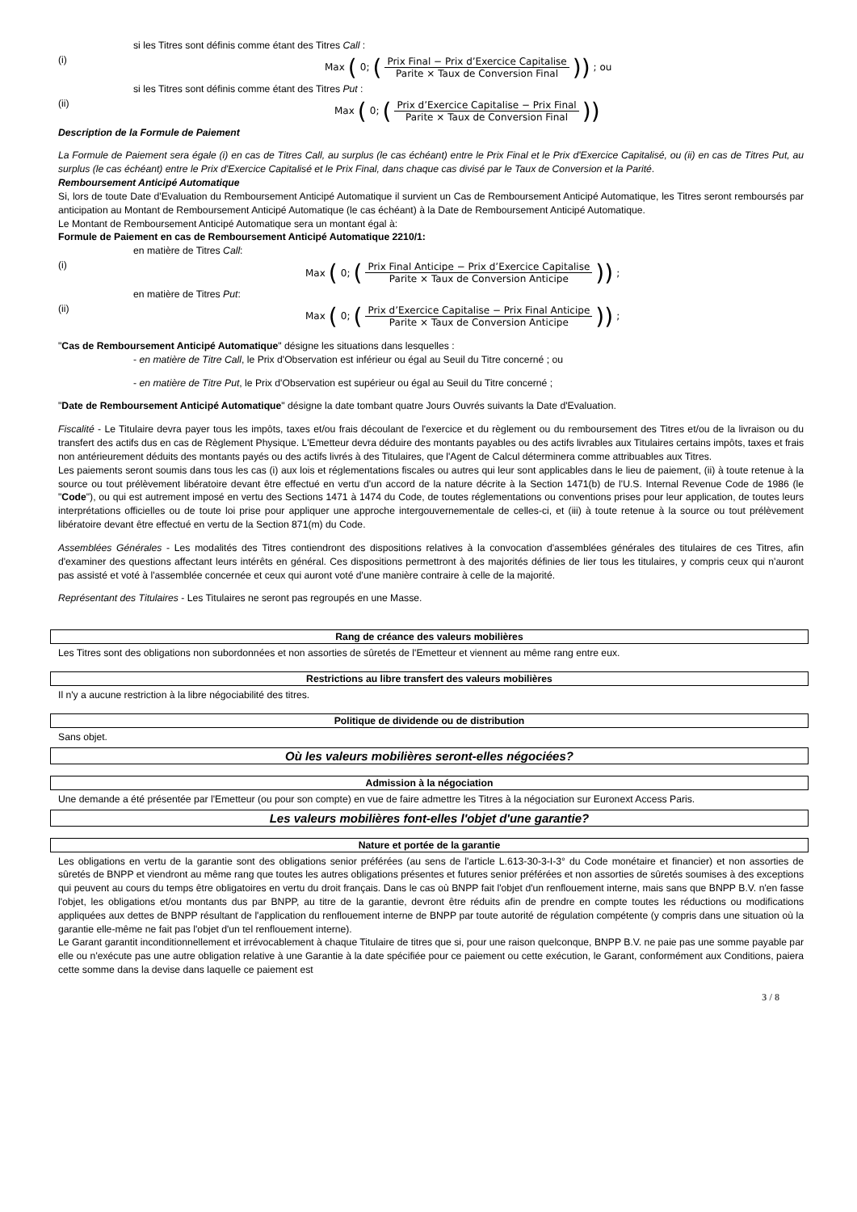si les Titres sont définis comme étant des Titres Call :
(i)
Max (0; (Prix Final − Prix d’Exercice Capitalise Parite × Taux de Conversion Final)); ou
si les Titres sont définis comme étant des Titres Put :
(ii)
Max (0; (Prix d’Exercice Capitalise − Prix Final Parite × Taux de Conversion Final))
Description de la Formule de Paiement
La Formule de Paiement sera égale (i) en cas de Titres Call, au surplus (le cas échéant) entre le Prix Final et le Prix d'Exercice Capitalisé, ou (ii) en cas de Titres Put, au surplus (le cas échéant) entre le Prix d'Exercice Capitalisé et le Prix Final, dans chaque cas divisé par le Taux de Conversion et la Parité.
Remboursement Anticipé Automatique
Si, lors de toute Date d'Evaluation du Remboursement Anticipé Automatique il survient un Cas de Remboursement Anticipé Automatique, les Titres seront remboursés par anticipation au Montant de Remboursement Anticipé Automatique (le cas échéant) à la Date de Remboursement Anticipé Automatique.
Le Montant de Remboursement Anticipé Automatique sera un montant égal à:
Formule de Paiement en cas de Remboursement Anticipé Automatique 2210/1:
en matière de Titres Call:
(i)
Max (0; (Prix Final Anticipe − Prix d’Exercice Capitalise Parite × Taux de Conversion Anticipe)) ;
en matière de Titres Put:
(ii)
Max (0; (Prix d’Exercice Capitalise − Prix Final Anticipe Parite × Taux de Conversion Anticipe)) ;
"Cas de Remboursement Anticipé Automatique" désigne les situations dans lesquelles :
- en matière de Titre Call, le Prix d'Observation est inférieur ou égal au Seuil du Titre concerné ; ou
- en matière de Titre Put, le Prix d'Observation est supérieur ou égal au Seuil du Titre concerné ;
"Date de Remboursement Anticipé Automatique" désigne la date tombant quatre Jours Ouvrés suivants la Date d'Evaluation.
Fiscalité - Le Titulaire devra payer tous les impôts, taxes et/ou frais découlant de l'exercice et du règlement ou du remboursement des Titres et/ou de la livraison ou du transfert des actifs dus en cas de Règlement Physique. L'Emetteur devra déduire des montants payables ou des actifs livrables aux Titulaires certains impôts, taxes et frais non antérieurement déduits des montants payés ou des actifs livrés à des Titulaires, que l'Agent de Calcul déterminera comme attribuables aux Titres.
Les paiements seront soumis dans tous les cas (i) aux lois et réglementations fiscales ou autres qui leur sont applicables dans le lieu de paiement, (ii) à toute retenue à la source ou tout prélèvement libératoire devant être effectué en vertu d'un accord de la nature décrite à la Section 1471(b) de l'U.S. Internal Revenue Code de 1986 (le "Code"), ou qui est autrement imposé en vertu des Sections 1471 à 1474 du Code, de toutes réglementations ou conventions prises pour leur application, de toutes leurs interprétations officielles ou de toute loi prise pour appliquer une approche intergouvernementale de celles-ci, et (iii) à toute retenue à la source ou tout prélèvement libératoire devant être effectué en vertu de la Section 871(m) du Code.
Assemblées Générales - Les modalités des Titres contiendront des dispositions relatives à la convocation d'assemblées générales des titulaires de ces Titres, afin d'examiner des questions affectant leurs intérêts en général. Ces dispositions permettront à des majorités définies de lier tous les titulaires, y compris ceux qui n'auront pas assisté et voté à l'assemblée concernée et ceux qui auront voté d'une manière contraire à celle de la majorité.
Représentant des Titulaires - Les Titulaires ne seront pas regroupés en une Masse.
Rang de créance des valeurs mobilières
Les Titres sont des obligations non subordonnées et non assorties de sûretés de l'Emetteur et viennent au même rang entre eux.
Restrictions au libre transfert des valeurs mobilières
Il n'y a aucune restriction à la libre négociabilité des titres.
Politique de dividende ou de distribution
Sans objet.
Où les valeurs mobilières seront-elles négociées?
Admission à la négociation
Une demande a été présentée par l'Emetteur (ou pour son compte) en vue de faire admettre les Titres à la négociation sur Euronext Access Paris.
Les valeurs mobilières font-elles l'objet d'une garantie?
Nature et portée de la garantie
Les obligations en vertu de la garantie sont des obligations senior préférées (au sens de l'article L.613-30-3-I-3° du Code monétaire et financier) et non assorties de sûretés de BNPP et viendront au même rang que toutes les autres obligations présentes et futures senior préférées et non assorties de sûretés soumises à des exceptions qui peuvent au cours du temps être obligatoires en vertu du droit français. Dans le cas où BNPP fait l'objet d'un renflouement interne, mais sans que BNPP B.V. n'en fasse l'objet, les obligations et/ou montants dus par BNPP, au titre de la garantie, devront être réduits afin de prendre en compte toutes les réductions ou modifications appliquées aux dettes de BNPP résultant de l'application du renflouement interne de BNPP par toute autorité de régulation compétente (y compris dans une situation où la garantie elle-même ne fait pas l'objet d'un tel renflouement interne).
Le Garant garantit inconditionnellement et irrévocablement à chaque Titulaire de titres que si, pour une raison quelconque, BNPP B.V. ne paie pas une somme payable par elle ou n'exécute pas une autre obligation relative à une Garantie à la date spécifiée pour ce paiement ou cette exécution, le Garant, conformément aux Conditions, paiera cette somme dans la devise dans laquelle ce paiement est
3 / 8